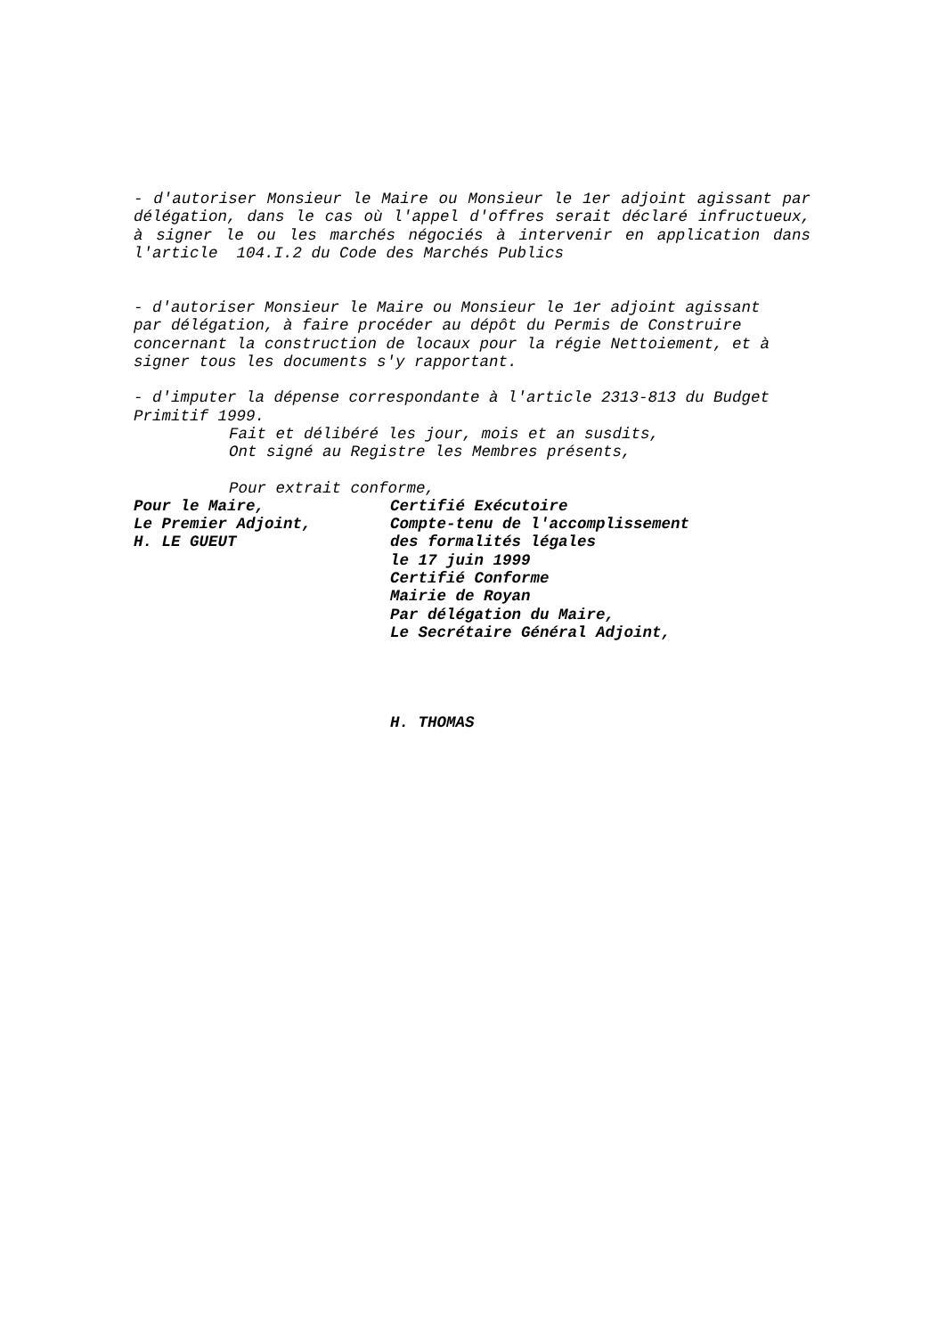- d'autoriser Monsieur le Maire ou Monsieur le 1er adjoint agissant par délégation, dans le cas où l'appel d'offres serait déclaré infructueux, à signer le ou les marchés négociés à intervenir en application dans l'article 104.I.2 du Code des Marchés Publics
- d'autoriser Monsieur le Maire ou Monsieur le 1er adjoint agissant
par délégation, à faire procéder au dépôt du Permis de Construire
concernant la construction de locaux pour la régie Nettoiement, et à
signer tous les documents s'y rapportant.
- d'imputer la dépense correspondante à l'article 2313-813 du Budget
Primitif 1999.
Fait et délibéré les jour, mois et an susdits,
Ont signé au Registre les Membres présents,
Pour extrait conforme,
Pour le Maire,
Le Premier Adjoint,
H. LE GUEUT
Certifié Exécutoire
Compte-tenu de l'accomplissement
des formalités légales
le 17 juin 1999
Certifié Conforme
Mairie de Royan
Par délégation du Maire,
Le Secrétaire Général Adjoint,
H. THOMAS